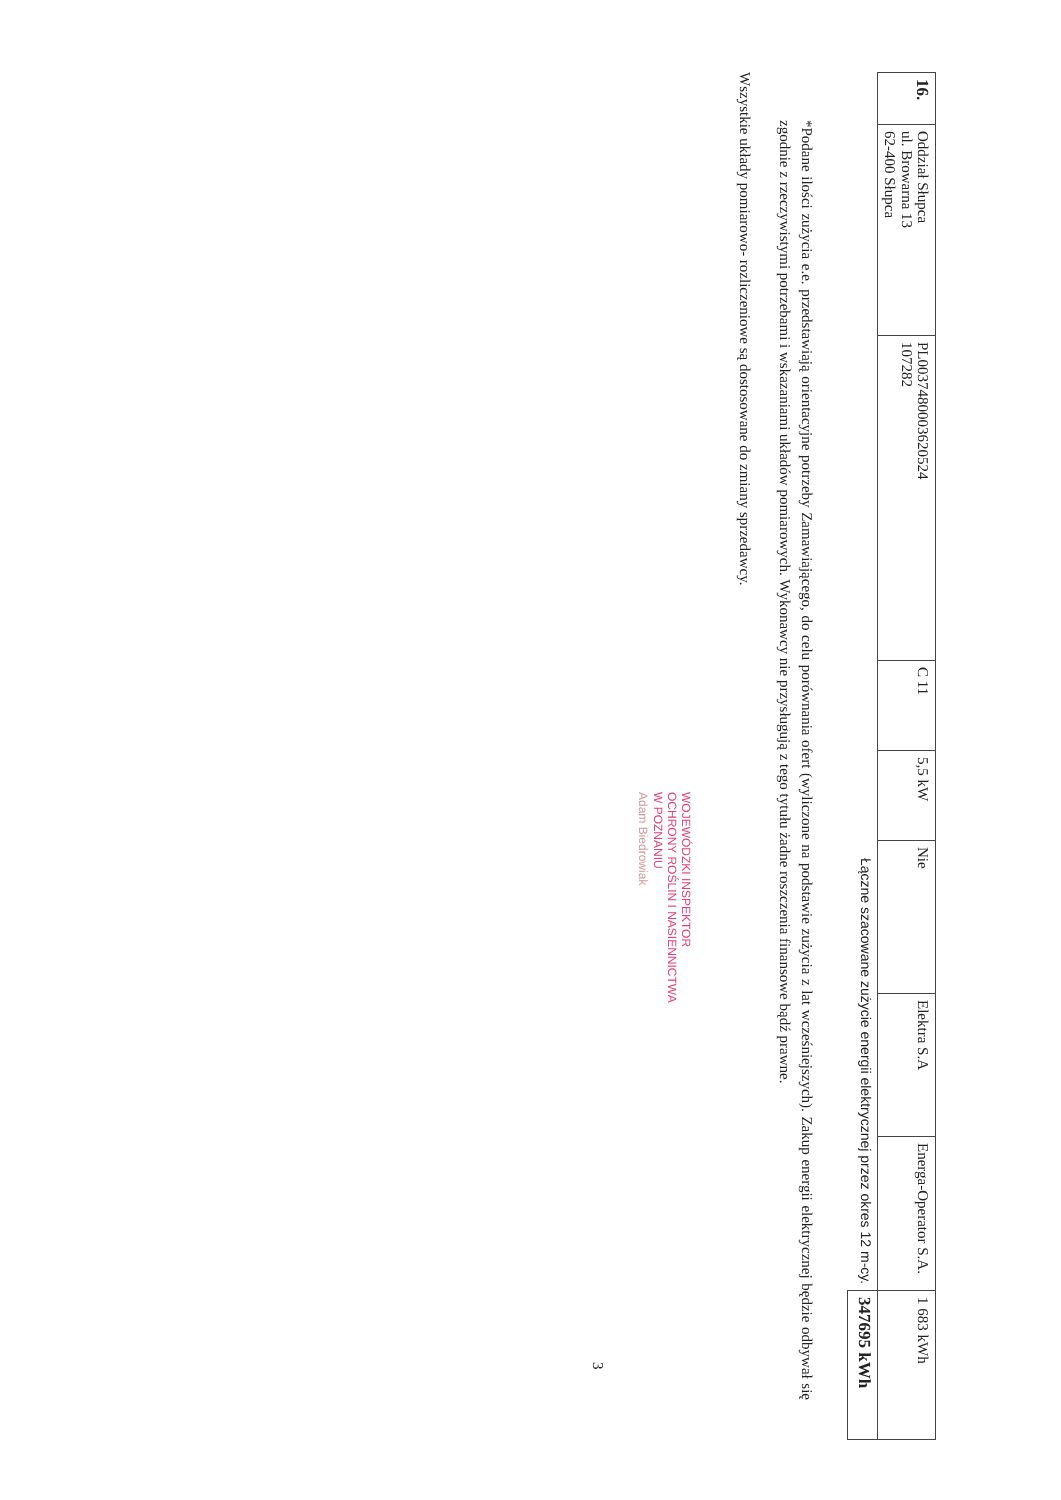| 16. | Oddział Słupca ul. Browarna 13 62-400 Słupca | PL0037480003620524 107282 | C 11 | 5,5 kW | Nie | Elektra S.A | Energa-Operator S.A. | 1 683 kWh |
| Łączne szacowane zużycie energii elektrycznej przez okres 12 m-cy. | | | | | | | | 347695 kWh |
*Podane ilości zużycia e.e. przedstawiają orientacyjne potrzeby Zamawiającego, do celu porównania ofert (wyliczone na podstawie zużycia z lat wcześniejszych). Zakup energii elektrycznej będzie odbywał się zgodnie z rzeczywistymi potrzebami i wskazaniami układów pomiarowych. Wykonawcy nie przysługują z tego tytułu żadne roszczenia finansowe bądź prawne.
Wszystkie układy pomiarowo- rozliczeniowe są dostosowane do zmiany sprzedawcy.
WOJEWÓDZKI INSPEKTOR
OCHRONY ROŚLIN I NASIENNICTWA
W POZNANIU
Adam Biedrowiak
3